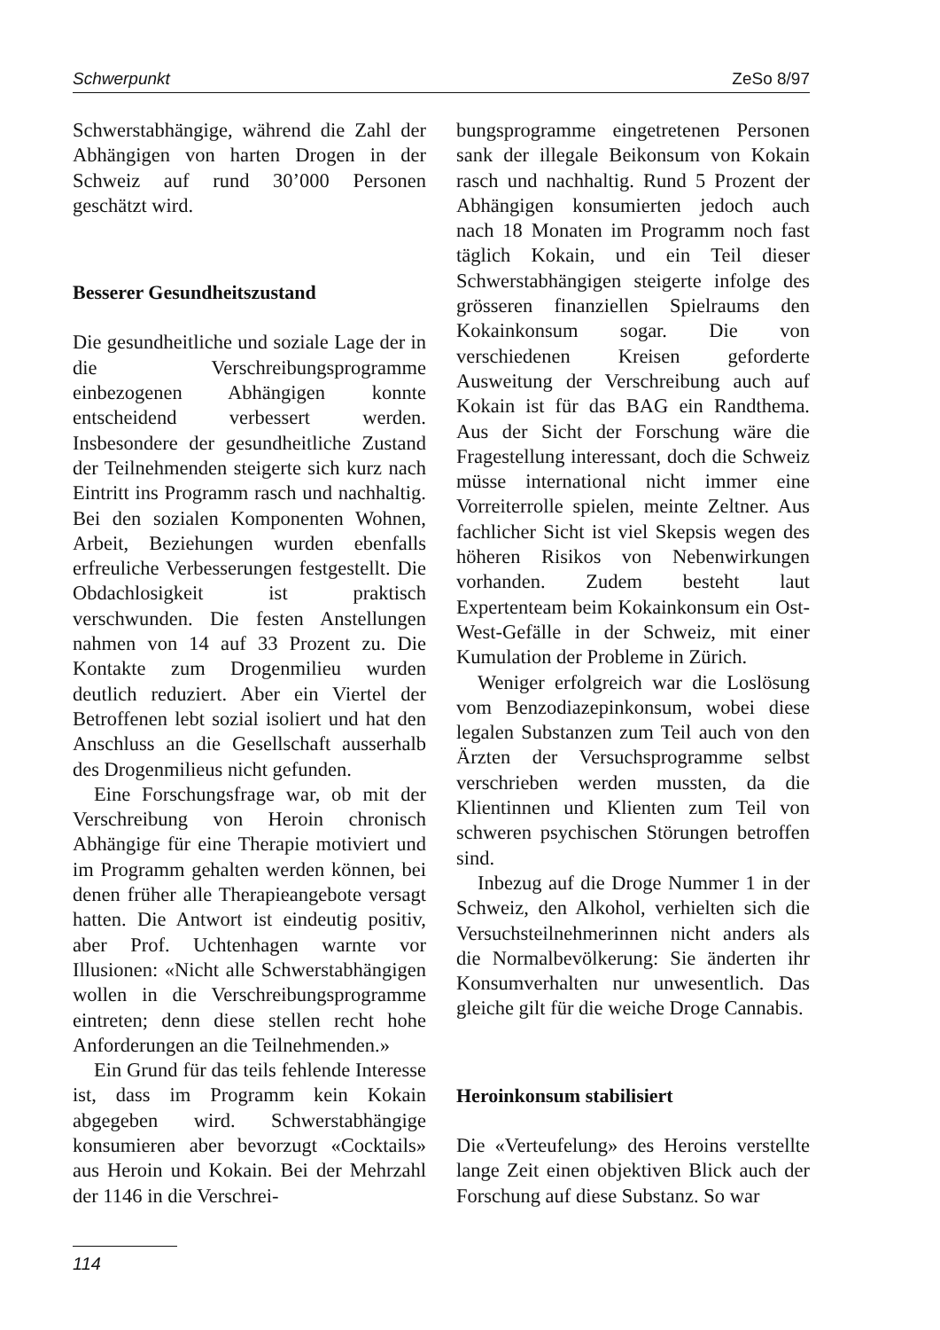Schwerpunkt ZeSo 8/97
Schwerstabhängige, während die Zahl der Abhängigen von harten Drogen in der Schweiz auf rund 30’000 Personen geschätzt wird.
Besserer Gesundheitszustand
Die gesundheitliche und soziale Lage der in die Verschreibungsprogramme einbezogenen Abhängigen konnte entscheidend verbessert werden. Insbesondere der gesundheitliche Zustand der Teilnehmenden steigerte sich kurz nach Eintritt ins Programm rasch und nachhaltig. Bei den sozialen Komponenten Wohnen, Arbeit, Beziehungen wurden ebenfalls erfreuliche Verbesserungen festgestellt. Die Obdachlosigkeit ist praktisch verschwunden. Die festen Anstellungen nahmen von 14 auf 33 Prozent zu. Die Kontakte zum Drogenmilieu wurden deutlich reduziert. Aber ein Viertel der Betroffenen lebt sozial isoliert und hat den Anschluss an die Gesellschaft ausserhalb des Drogenmilieus nicht gefunden.
Eine Forschungsfrage war, ob mit der Verschreibung von Heroin chronisch Abhängige für eine Therapie motiviert und im Programm gehalten werden können, bei denen früher alle Therapieangebote versagt hatten. Die Antwort ist eindeutig positiv, aber Prof. Uchtenhagen warnte vor Illusionen: «Nicht alle Schwerstabhängigen wollen in die Verschreibungsprogramme eintreten; denn diese stellen recht hohe Anforderungen an die Teilnehmenden.»
Ein Grund für das teils fehlende Interesse ist, dass im Programm kein Kokain abgegeben wird. Schwerstabhängige konsumieren aber bevorzugt «Cocktails» aus Heroin und Kokain. Bei der Mehrzahl der 1146 in die Verschrei-
bungsprogramme eingetretenen Personen sank der illegale Beikonsum von Kokain rasch und nachhaltig. Rund 5 Prozent der Abhängigen konsumierten jedoch auch nach 18 Monaten im Programm noch fast täglich Kokain, und ein Teil dieser Schwerstabhängigen steigerte infolge des grösseren finanziellen Spielraums den Kokainkonsum sogar. Die von verschiedenen Kreisen geforderte Ausweitung der Verschreibung auch auf Kokain ist für das BAG ein Randthema. Aus der Sicht der Forschung wäre die Fragestellung interessant, doch die Schweiz müsse international nicht immer eine Vorreiterrolle spielen, meinte Zeltner. Aus fachlicher Sicht ist viel Skepsis wegen des höheren Risikos von Nebenwirkungen vorhanden. Zudem besteht laut Expertenteam beim Kokainkonsum ein Ost-West-Gefälle in der Schweiz, mit einer Kumulation der Probleme in Zürich.
Weniger erfolgreich war die Loslösung vom Benzodiazepinkonsum, wobei diese legalen Substanzen zum Teil auch von den Ärzten der Versuchsprogramme selbst verschrieben werden mussten, da die Klientinnen und Klienten zum Teil von schweren psychischen Störungen betroffen sind.
Inbezug auf die Droge Nummer 1 in der Schweiz, den Alkohol, verhielten sich die Versuchsteilnehmerinnen nicht anders als die Normalbevölkerung: Sie änderten ihr Konsumverhalten nur unwesentlich. Das gleiche gilt für die weiche Droge Cannabis.
Heroinkonsum stabilisiert
Die «Verteufelung» des Heroins verstellte lange Zeit einen objektiven Blick auch der Forschung auf diese Substanz. So war
114